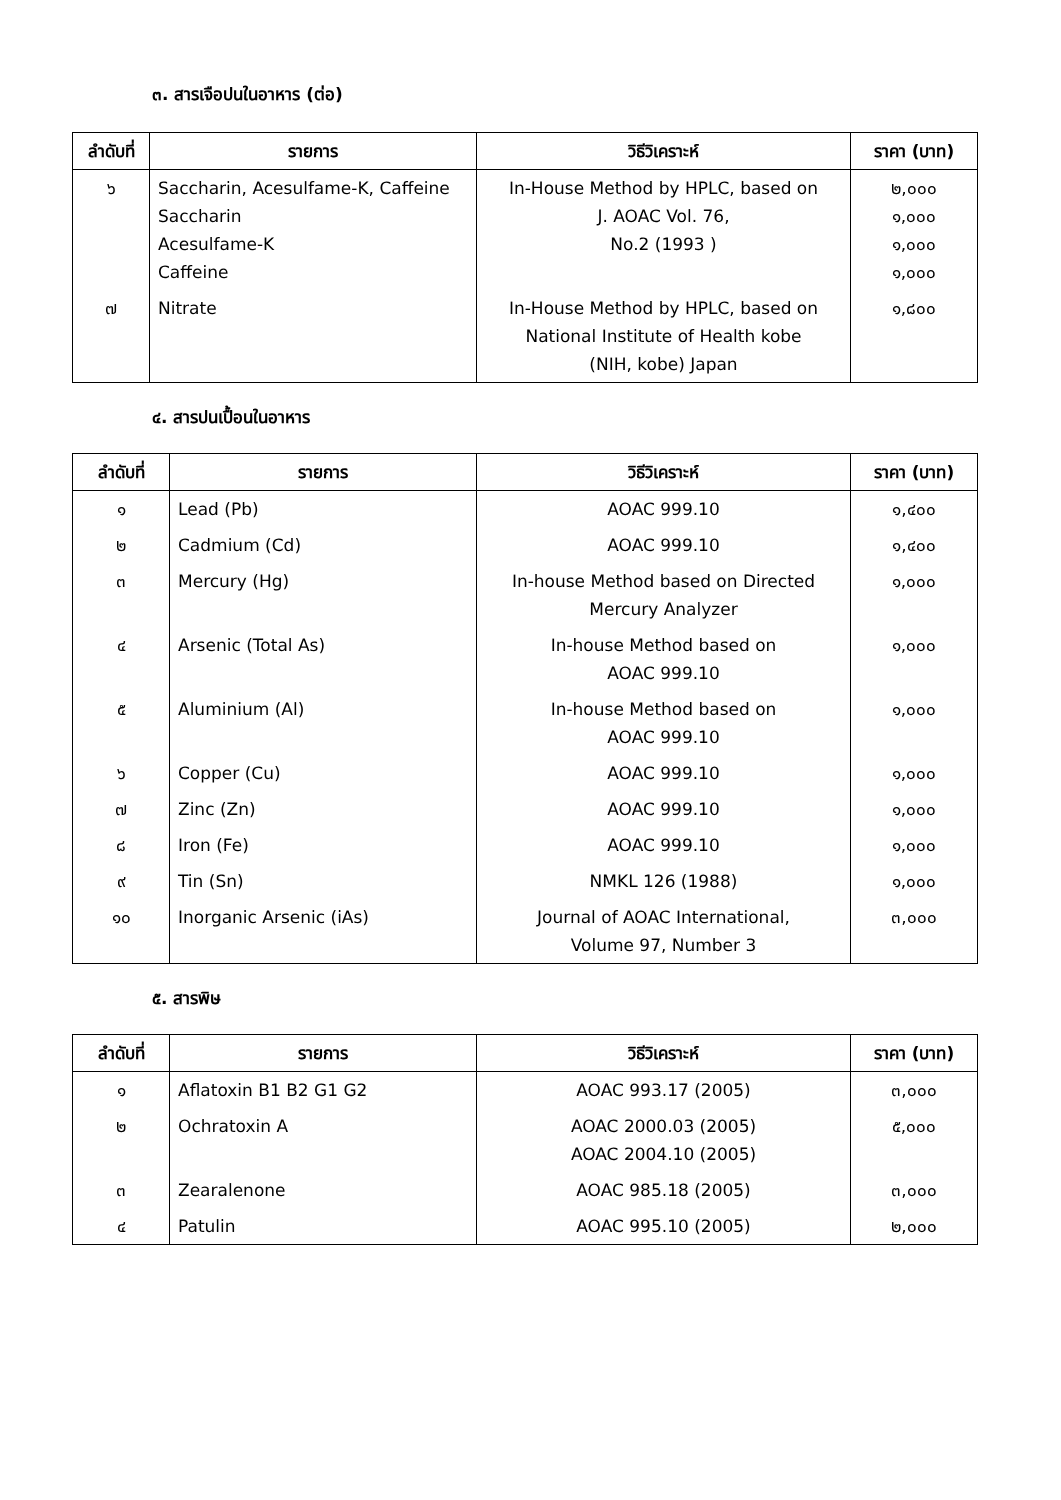๓. สารเจือปนในอาหาร (ต่อ)
| ลำดับที่ | รายการ | วิธีวิเคราะห์ | ราคา (บาท) |
| --- | --- | --- | --- |
| ๖ | Saccharin, Acesulfame-K, Caffeine Saccharin Acesulfame-K Caffeine | In-House Method by HPLC, based on J. AOAC Vol. 76, No.2 (1993 ) | ๒,๐๐๐ ๑,๐๐๐ ๑,๐๐๐ ๑,๐๐๐ |
| ๗ | Nitrate | In-House Method by HPLC, based on National Institute of Health kobe (NIH, kobe) Japan | ๑,๘๐๐ |
๔. สารปนเปื้อนในอาหาร
| ลำดับที่ | รายการ | วิธีวิเคราะห์ | ราคา (บาท) |
| --- | --- | --- | --- |
| ๑ | Lead (Pb) | AOAC 999.10 | ๑,๔๐๐ |
| ๒ | Cadmium (Cd) | AOAC 999.10 | ๑,๔๐๐ |
| ๓ | Mercury (Hg) | In-house Method based on Directed Mercury Analyzer | ๑,๐๐๐ |
| ๔ | Arsenic (Total As) | In-house Method based on AOAC 999.10 | ๑,๐๐๐ |
| ๕ | Aluminium (Al) | In-house Method based on AOAC 999.10 | ๑,๐๐๐ |
| ๖ | Copper (Cu) | AOAC 999.10 | ๑,๐๐๐ |
| ๗ | Zinc (Zn) | AOAC 999.10 | ๑,๐๐๐ |
| ๘ | Iron (Fe) | AOAC 999.10 | ๑,๐๐๐ |
| ๙ | Tin (Sn) | NMKL 126 (1988) | ๑,๐๐๐ |
| ๑๐ | Inorganic Arsenic (iAs) | Journal of AOAC International, Volume 97, Number 3 | ๓,๐๐๐ |
๕. สารพิษ
| ลำดับที่ | รายการ | วิธีวิเคราะห์ | ราคา (บาท) |
| --- | --- | --- | --- |
| ๑ | Aflatoxin B1 B2 G1 G2 | AOAC 993.17 (2005) | ๓,๐๐๐ |
| ๒ | Ochratoxin A | AOAC 2000.03 (2005) AOAC 2004.10 (2005) | ๕,๐๐๐ |
| ๓ | Zearalenone | AOAC 985.18 (2005) | ๓,๐๐๐ |
| ๔ | Patulin | AOAC 995.10 (2005) | ๒,๐๐๐ |